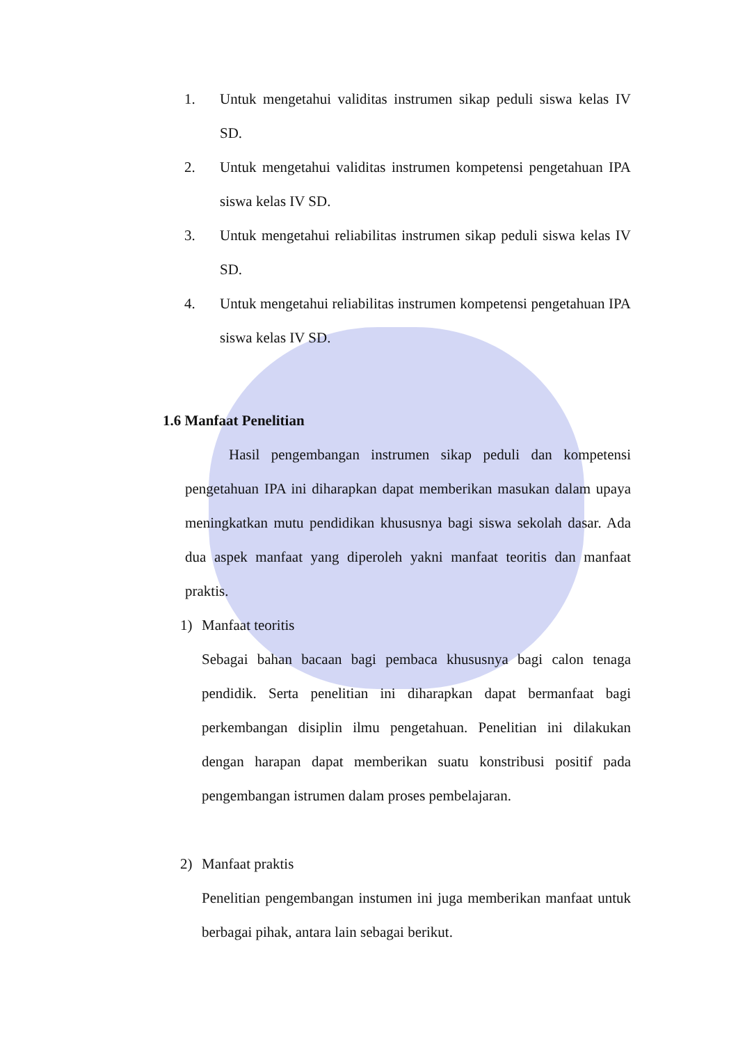1. Untuk mengetahui validitas instrumen sikap peduli siswa kelas IV SD.
2. Untuk mengetahui validitas instrumen kompetensi pengetahuan IPA siswa kelas IV SD.
3. Untuk mengetahui reliabilitas instrumen sikap peduli siswa kelas IV SD.
4. Untuk mengetahui reliabilitas instrumen kompetensi pengetahuan IPA siswa kelas IV SD.
1.6 Manfaat Penelitian
Hasil pengembangan instrumen sikap peduli dan kompetensi pengetahuan IPA ini diharapkan dapat memberikan masukan dalam upaya meningkatkan mutu pendidikan khususnya bagi siswa sekolah dasar. Ada dua aspek manfaat yang diperoleh yakni manfaat teoritis dan manfaat praktis.
1) Manfaat teoritis
Sebagai bahan bacaan bagi pembaca khususnya bagi calon tenaga pendidik. Serta penelitian ini diharapkan dapat bermanfaat bagi perkembangan disiplin ilmu pengetahuan. Penelitian ini dilakukan dengan harapan dapat memberikan suatu konstribusi positif pada pengembangan istrumen dalam proses pembelajaran.
2) Manfaat praktis
Penelitian pengembangan instumen ini juga memberikan manfaat untuk berbagai pihak, antara lain sebagai berikut.